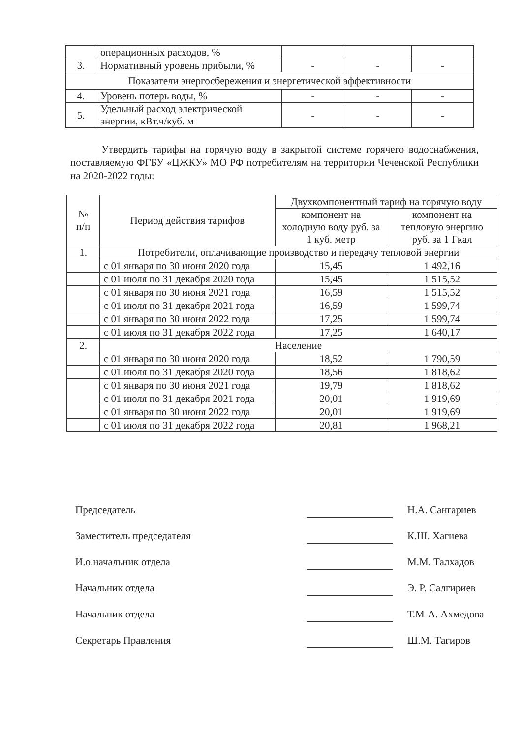| | операционных расходов, % | | | |
| 3. | Нормативный уровень прибыли, % | - | - | - |
| Показатели энергосбережения и энергетической эффективности | | | | |
| 4. | Уровень потерь воды, % | - | - | - |
| 5. | Удельный расход электрической энергии, кВт.ч/куб. м | - | - | - |
Утвердить тарифы на горячую воду в закрытой системе горячего водоснабжения, поставляемую ФГБУ «ЦЖКУ» МО РФ потребителям на территории Чеченской Республики на 2020-2022 годы:
| № п/п | Период действия тарифов | Двухкомпонентный тариф на горячую воду | |
| --- | --- | --- | --- |
| | | компонент на холодную воду руб. за 1 куб. метр | компонент на тепловую энергию руб. за 1 Гкал |
| 1. | Потребители, оплачивающие производство и передачу тепловой энергии | | |
| | с 01 января по 30 июня 2020 года | 15,45 | 1 492,16 |
| | с 01 июля по 31 декабря 2020 года | 15,45 | 1 515,52 |
| | с 01 января по 30 июня 2021 года | 16,59 | 1 515,52 |
| | с 01 июля по 31 декабря 2021 года | 16,59 | 1 599,74 |
| | с 01 января по 30 июня 2022 года | 17,25 | 1 599,74 |
| | с 01 июля по 31 декабря 2022 года | 17,25 | 1 640,17 |
| 2. | Население | | |
| | с 01 января по 30 июня 2020 года | 18,52 | 1 790,59 |
| | с 01 июля по 31 декабря 2020 года | 18,56 | 1 818,62 |
| | с 01 января по 30 июня 2021 года | 19,79 | 1 818,62 |
| | с 01 июля по 31 декабря 2021 года | 20,01 | 1 919,69 |
| | с 01 января по 30 июня 2022 года | 20,01 | 1 919,69 |
| | с 01 июля по 31 декабря 2022 года | 20,81 | 1 968,21 |
Председатель Н.А. Сангариев
Заместитель председателя К.Ш. Хагиева
И.о.начальник отдела М.М. Талхадов
Начальник отдела Э. Р. Салгириев
Начальник отдела Т.М-А. Ахмедова
Секретарь Правления Ш.М. Тагиров